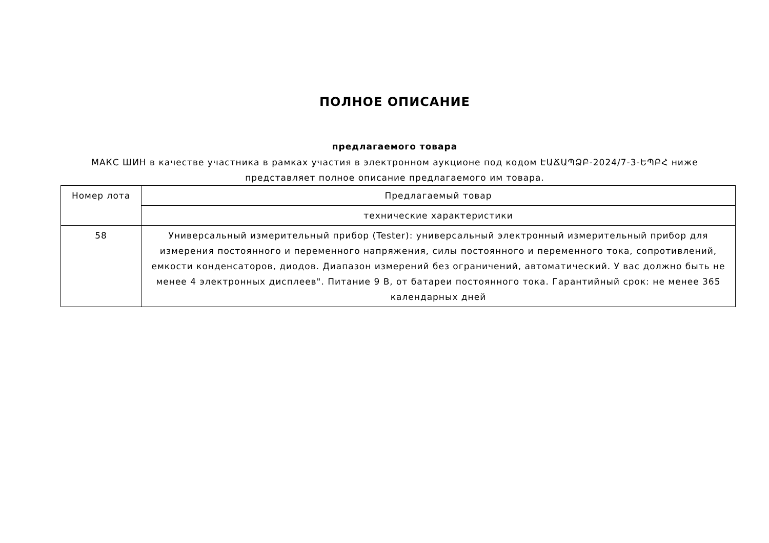ПОЛНОЕ ОПИСАНИЕ
предлагаемого товара
МАКС ШИН в качестве участника в рамках участия в электронном аукционе под кодом ԷԱՃԱՊՁԲ-2024/7-3-ԵՊԲՀ ниже представляет полное описание предлагаемого им товара.
| Номер лота | Предлагаемый товар |
| | технические характеристики |
| 58 | Универсальный измерительный прибор (Tester): универсальный электронный измерительный прибор для измерения постоянного и переменного напряжения, силы постоянного и переменного тока, сопротивлений, емкости конденсаторов, диодов. Диапазон измерений без ограничений, автоматический. У вас должно быть не менее 4 электронных дисплеев". Питание 9 В, от батареи постоянного тока. Гарантийный срок: не менее 365 календарных дней |